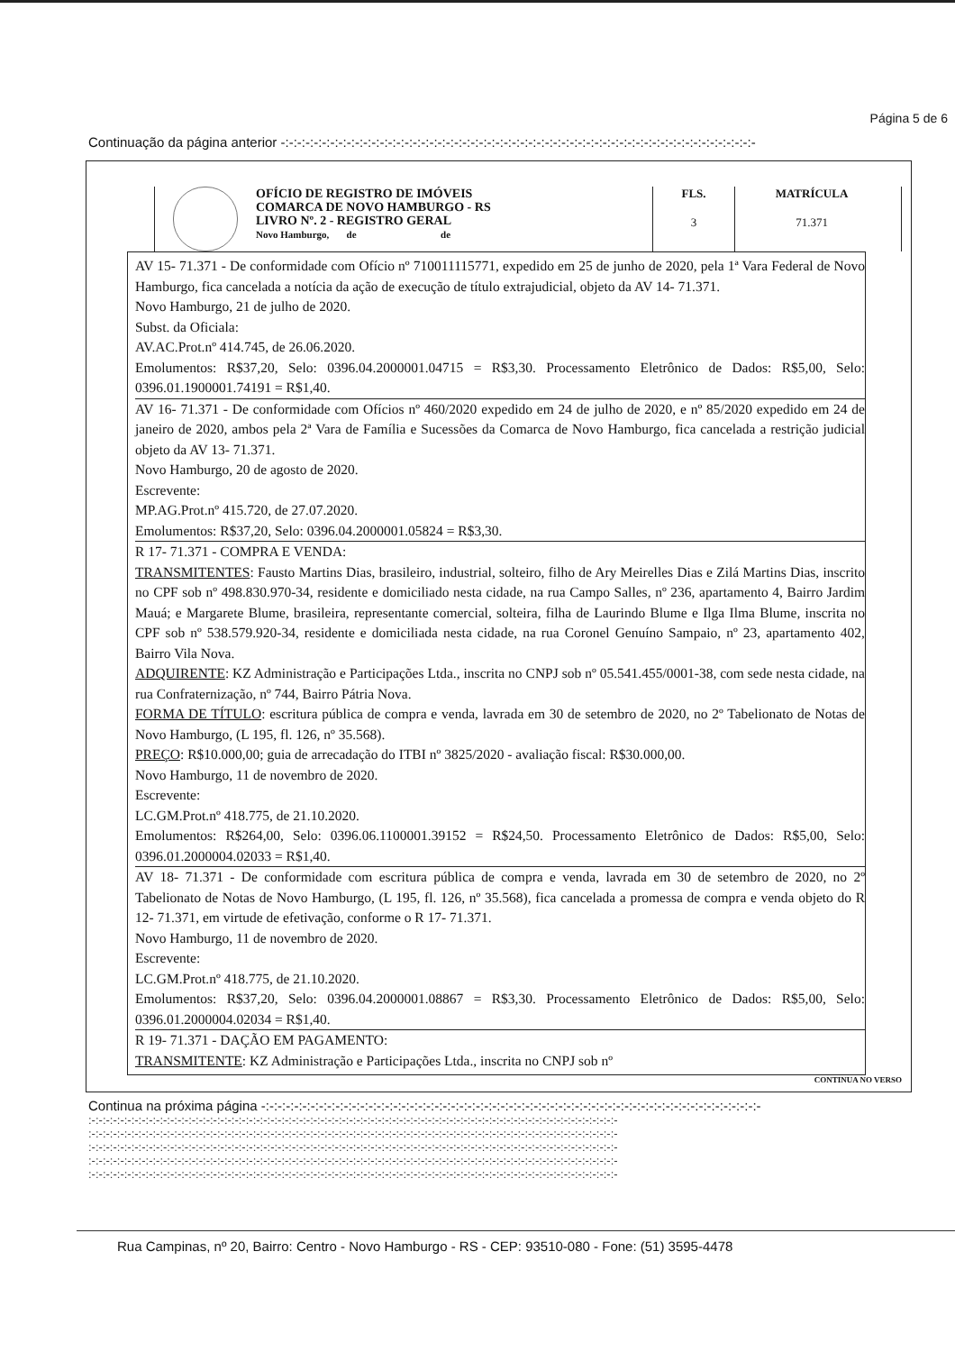Página 5 de 6
Continuação da página anterior -:-:-:-:-:-:-:-:-:-:-:-:-:-:-:-:-:-:-:-:-:-:-:-:-:-:-:-:-:-:-:-:-:-:-:-:-:-:-:-:-:-:-:-:-:-:-:-:-:-:-:-:-:-:-:-:-:-
OFÍCIO DE REGISTRO DE IMÓVEIS
COMARCA DE NOVO HAMBURGO - RS
LIVRO Nº. 2 - REGISTRO GERAL
Novo Hamburgo, de de
FLS.
3
MATRÍCULA
71.371
AV 15- 71.371 - De conformidade com Ofício nº 710011115771, expedido em 25 de junho de 2020, pela 1ª Vara Federal de Novo Hamburgo, fica cancelada a notícia da ação de execução de título extrajudicial, objeto da AV 14- 71.371.
Novo Hamburgo, 21 de julho de 2020.
Subst. da Oficiala:
AV.AC.Prot.nº 414.745, de 26.06.2020.
Emolumentos: R$37,20, Selo: 0396.04.2000001.04715 = R$3,30. Processamento Eletrônico de Dados: R$5,00, Selo: 0396.01.1900001.74191 = R$1,40.
AV 16- 71.371 - De conformidade com Ofícios nº 460/2020 expedido em 24 de julho de 2020, e nº 85/2020 expedido em 24 de janeiro de 2020, ambos pela 2ª Vara de Família e Sucessões da Comarca de Novo Hamburgo, fica cancelada a restrição judicial objeto da AV 13- 71.371.
Novo Hamburgo, 20 de agosto de 2020.
Escrevente:
MP.AG.Prot.nº 415.720, de 27.07.2020.
Emolumentos: R$37,20, Selo: 0396.04.2000001.05824 = R$3,30.
R 17- 71.371 - COMPRA E VENDA:
TRANSMITENTES: Fausto Martins Dias, brasileiro, industrial, solteiro, filho de Ary Meirelles Dias e Zilá Martins Dias, inscrito no CPF sob nº 498.830.970-34, residente e domiciliado nesta cidade, na rua Campo Salles, nº 236, apartamento 4, Bairro Jardim Mauá; e Margarete Blume, brasileira, representante comercial, solteira, filha de Laurindo Blume e Ilga Ilma Blume, inscrita no CPF sob nº 538.579.920-34, residente e domiciliada nesta cidade, na rua Coronel Genuíno Sampaio, nº 23, apartamento 402, Bairro Vila Nova.
ADQUIRENTE: KZ Administração e Participações Ltda., inscrita no CNPJ sob nº 05.541.455/0001-38, com sede nesta cidade, na rua Confraternização, nº 744, Bairro Pátria Nova.
FORMA DE TÍTULO: escritura pública de compra e venda, lavrada em 30 de setembro de 2020, no 2º Tabelionato de Notas de Novo Hamburgo, (L 195, fl. 126, nº 35.568).
PREÇO: R$10.000,00; guia de arrecadação do ITBI nº 3825/2020 - avaliação fiscal: R$30.000,00.
Novo Hamburgo, 11 de novembro de 2020.
Escrevente:
LC.GM.Prot.nº 418.775, de 21.10.2020.
Emolumentos: R$264,00, Selo: 0396.06.1100001.39152 = R$24,50. Processamento Eletrônico de Dados: R$5,00, Selo: 0396.01.2000004.02033 = R$1,40.
AV 18- 71.371 - De conformidade com escritura pública de compra e venda, lavrada em 30 de setembro de 2020, no 2º Tabelionato de Notas de Novo Hamburgo, (L 195, fl. 126, nº 35.568), fica cancelada a promessa de compra e venda objeto do R 12- 71.371, em virtude de efetivação, conforme o R 17- 71.371.
Novo Hamburgo, 11 de novembro de 2020.
Escrevente:
LC.GM.Prot.nº 418.775, de 21.10.2020.
Emolumentos: R$37,20, Selo: 0396.04.2000001.08867 = R$3,30. Processamento Eletrônico de Dados: R$5,00, Selo: 0396.01.2000004.02034 = R$1,40.
R 19- 71.371 - DAÇÃO EM PAGAMENTO:
TRANSMITENTE: KZ Administração e Participações Ltda., inscrita no CNPJ sob nº
CONTINUA NO VERSO
Continua na próxima página -:-:-:-:-:-:-:-:-:-:-:-:-:-:-:-:-:-:-:-:-:-:-:-:-:-:-:-:-:-:-:-:-:-:-:-:-:-:-:-:-:-:-:-:-:-:-:-:-:-:-:-:-:-:-:-:-:-:-:-:-
:-:-:-:-:-:-:-:-:-:-:-:-:-:-:-:-:-:-:-:-:-:-:-:-:-:-:-:-:-:-:-:-:-:-:-:-:-:-:-:-:-:-:-:-:-:-:-:-:-:-:-:-:-:-:-:-:-:-:-:-:-:-:-:-:-:-:-:-:-:-:-:-:-:-
:-:-:-:-:-:-:-:-:-:-:-:-:-:-:-:-:-:-:-:-:-:-:-:-:-:-:-:-:-:-:-:-:-:-:-:-:-:-:-:-:-:-:-:-:-:-:-:-:-:-:-:-:-:-:-:-:-:-:-:-:-:-:-:-:-:-:-:-:-:-:-:-:-:-
:-:-:-:-:-:-:-:-:-:-:-:-:-:-:-:-:-:-:-:-:-:-:-:-:-:-:-:-:-:-:-:-:-:-:-:-:-:-:-:-:-:-:-:-:-:-:-:-:-:-:-:-:-:-:-:-:-:-:-:-:-:-:-:-:-:-:-:-:-:-:-:-:-:-
:-:-:-:-:-:-:-:-:-:-:-:-:-:-:-:-:-:-:-:-:-:-:-:-:-:-:-:-:-:-:-:-:-:-:-:-:-:-:-:-:-:-:-:-:-:-:-:-:-:-:-:-:-:-:-:-:-:-:-:-:-:-:-:-:-:-:-:-:-:-:-:-:-:-
:-:-:-:-:-:-:-:-:-:-:-:-:-:-:-:-:-:-:-:-:-:-:-:-:-:-:-:-:-:-:-:-:-:-:-:-:-:-:-:-:-:-:-:-:-:-:-:-:-:-:-:-:-:-:-:-:-:-:-:-:-:-:-:-:-:-:-:-:-:-:-:-:-:-
Rua Campinas, nº 20, Bairro: Centro - Novo Hamburgo - RS - CEP: 93510-080 - Fone: (51) 3595-4478